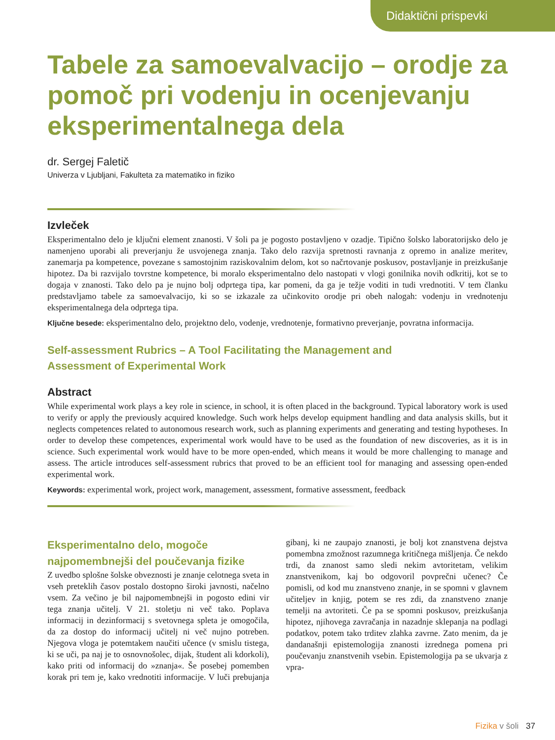Didaktični prispevki
Tabele za samoevalvacijo – orodje za pomoč pri vodenju in ocenjevanju eksperimentalnega dela
dr. Sergej Faletič
Univerza v Ljubljani, Fakulteta za matematiko in fiziko
Izvleček
Eksperimentalno delo je ključni element znanosti. V šoli pa je pogosto postavljeno v ozadje. Tipično šolsko laboratorijsko delo je namenjeno uporabi ali preverjanju že usvojenega znanja. Tako delo razvija spretnosti ravnanja z opremo in analize meritev, zanemarja pa kompetence, povezane s samostojnim raziskovalnim delom, kot so načrtovanje poskusov, postavljanje in preizkušanje hipotez. Da bi razvijalo tovrstne kompetence, bi moralo eksperimentalno delo nastopati v vlogi gonilnika novih odkritij, kot se to dogaja v znanosti. Tako delo pa je nujno bolj odprtega tipa, kar pomeni, da ga je težje voditi in tudi vrednotiti. V tem članku predstavljamo tabele za samoevalvacijo, ki so se izkazale za učinkovito orodje pri obeh nalogah: vodenju in vrednotenju eksperimentalnega dela odprtega tipa.
Ključne besede: eksperimentalno delo, projektno delo, vodenje, vrednotenje, formativno preverjanje, povratna informacija.
Self-assessment Rubrics – A Tool Facilitating the Management and
Assessment of Experimental Work
Abstract
While experimental work plays a key role in science, in school, it is often placed in the background. Typical laboratory work is used to verify or apply the previously acquired knowledge. Such work helps develop equipment handling and data analysis skills, but it neglects competences related to autonomous research work, such as planning experiments and generating and testing hypotheses. In order to develop these competences, experimental work would have to be used as the foundation of new discoveries, as it is in science. Such experimental work would have to be more open-ended, which means it would be more challenging to manage and assess. The article introduces self-assessment rubrics that proved to be an efficient tool for managing and assessing open-ended experimental work.
Keywords: experimental work, project work, management, assessment, formative assessment, feedback
Eksperimentalno delo, mogoče najpomembnejši del poučevanja fizike
Z uvedbo splošne šolske obveznosti je znanje celotnega sveta in vseh preteklih časov postalo dostopno široki javnosti, načelno vsem. Za večino je bil najpomembnejši in pogosto edini vir tega znanja učitelj. V 21. stoletju ni več tako. Poplava informacij in dezinformacij s svetovnega spleta je omogočila, da za dostop do informacij učitelj ni več nujno potreben. Njegova vloga je potemtakem naučiti učence (v smislu tistega, ki se uči, pa naj je to osnovnošolec, dijak, študent ali kdorkoli), kako priti od informacij do »znanja«. Še posebej pomemben korak pri tem je, kako vrednotiti informacije. V luči prebujanja gibanj, ki ne zaupajo znanosti, je bolj kot znanstvena dejstva pomembna zmožnost razumnega kritičnega mišljenja. Če nekdo trdi, da znanost samo sledi nekim avtoritetam, velikim znanstvenikom, kaj bo odgovoril povprečni učenec? Če pomisli, od kod mu znanstveno znanje, in se spomni v glavnem učiteljev in knjig, potem se res zdi, da znanstveno znanje temelji na avtoriteti. Če pa se spomni poskusov, preizkušanja hipotez, njihovega zavračanja in nazadnje sklepanja na podlagi podatkov, potem tako trditev zlahka zavrne. Zato menim, da je dandanašnji epistemologija znanosti izrednega pomena pri poučevanju znanstvenih vsebin. Epistemologija pa se ukvarja z vpra-
Fizika v šoli 37